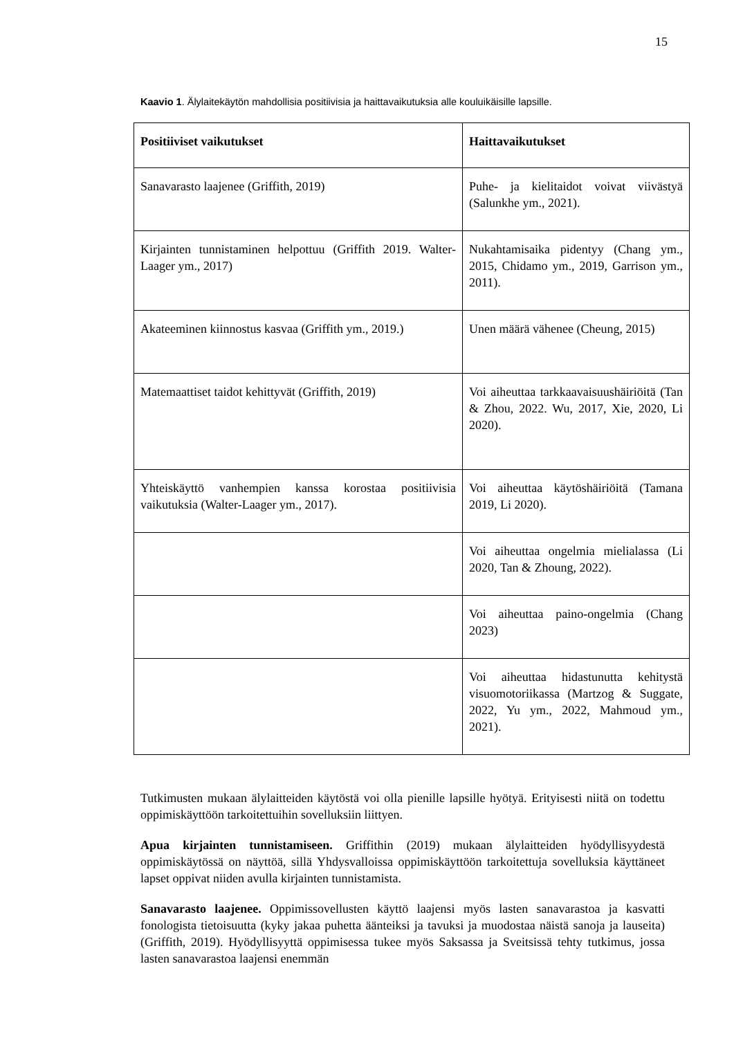15
Kaavio 1. Älylaitekäytön mahdollisia positiivisia ja haittavaikutuksia alle kouluikäisille lapsille.
| Positiiviset vaikutukset | Haittavaikutukset |
| --- | --- |
| Sanavarasto laajenee (Griffith, 2019) | Puhe- ja kielitaidot voivat viivästyä (Salunkhe ym., 2021). |
| Kirjainten tunnistaminen helpottuu (Griffith 2019. Walter-Laager ym., 2017) | Nukahtamisaika pidentyy (Chang ym., 2015, Chidamo ym., 2019, Garrison ym., 2011). |
| Akateeminen kiinnostus kasvaa (Griffith ym., 2019.) | Unen määrä vähenee (Cheung, 2015) |
| Matemaattiset taidot kehittyvät (Griffith, 2019) | Voi aiheuttaa tarkkaavaisuushäiriöitä (Tan & Zhou, 2022. Wu, 2017, Xie, 2020, Li 2020). |
| Yhteiskäyttö vanhempien kanssa korostaa positiivisia vaikutuksia (Walter-Laager ym., 2017). | Voi aiheuttaa käytöshäiriöitä (Tamana 2019, Li 2020). |
| | Voi aiheuttaa ongelmia mielialassa (Li 2020, Tan & Zhoung, 2022). |
| | Voi aiheuttaa paino-ongelmia (Chang 2023) |
| | Voi aiheuttaa hidastunutta kehitystä visuomotoriikassa (Martzog & Suggate, 2022, Yu ym., 2022, Mahmoud ym., 2021). |
Tutkimusten mukaan älylaitteiden käytöstä voi olla pienille lapsille hyötyä. Erityisesti niitä on todettu oppimiskäyttöön tarkoitettuihin sovelluksiin liittyen.
Apua kirjainten tunnistamiseen. Griffithin (2019) mukaan älylaitteiden hyödyllisyydestä oppimiskäytössä on näyttöä, sillä Yhdysvalloissa oppimiskäyttöön tarkoitettuja sovelluksia käyttäneet lapset oppivat niiden avulla kirjainten tunnistamista.
Sanavarasto laajenee. Oppimissovellusten käyttö laajensi myös lasten sanavarastoa ja kasvatti fonologista tietoisuutta (kyky jakaa puhetta äänteiksi ja tavuksi ja muodostaa näistä sanoja ja lauseita) (Griffith, 2019). Hyödyllisyyttä oppimisessa tukee myös Saksassa ja Sveitsissä tehty tutkimus, jossa lasten sanavarastoa laajensi enemmän